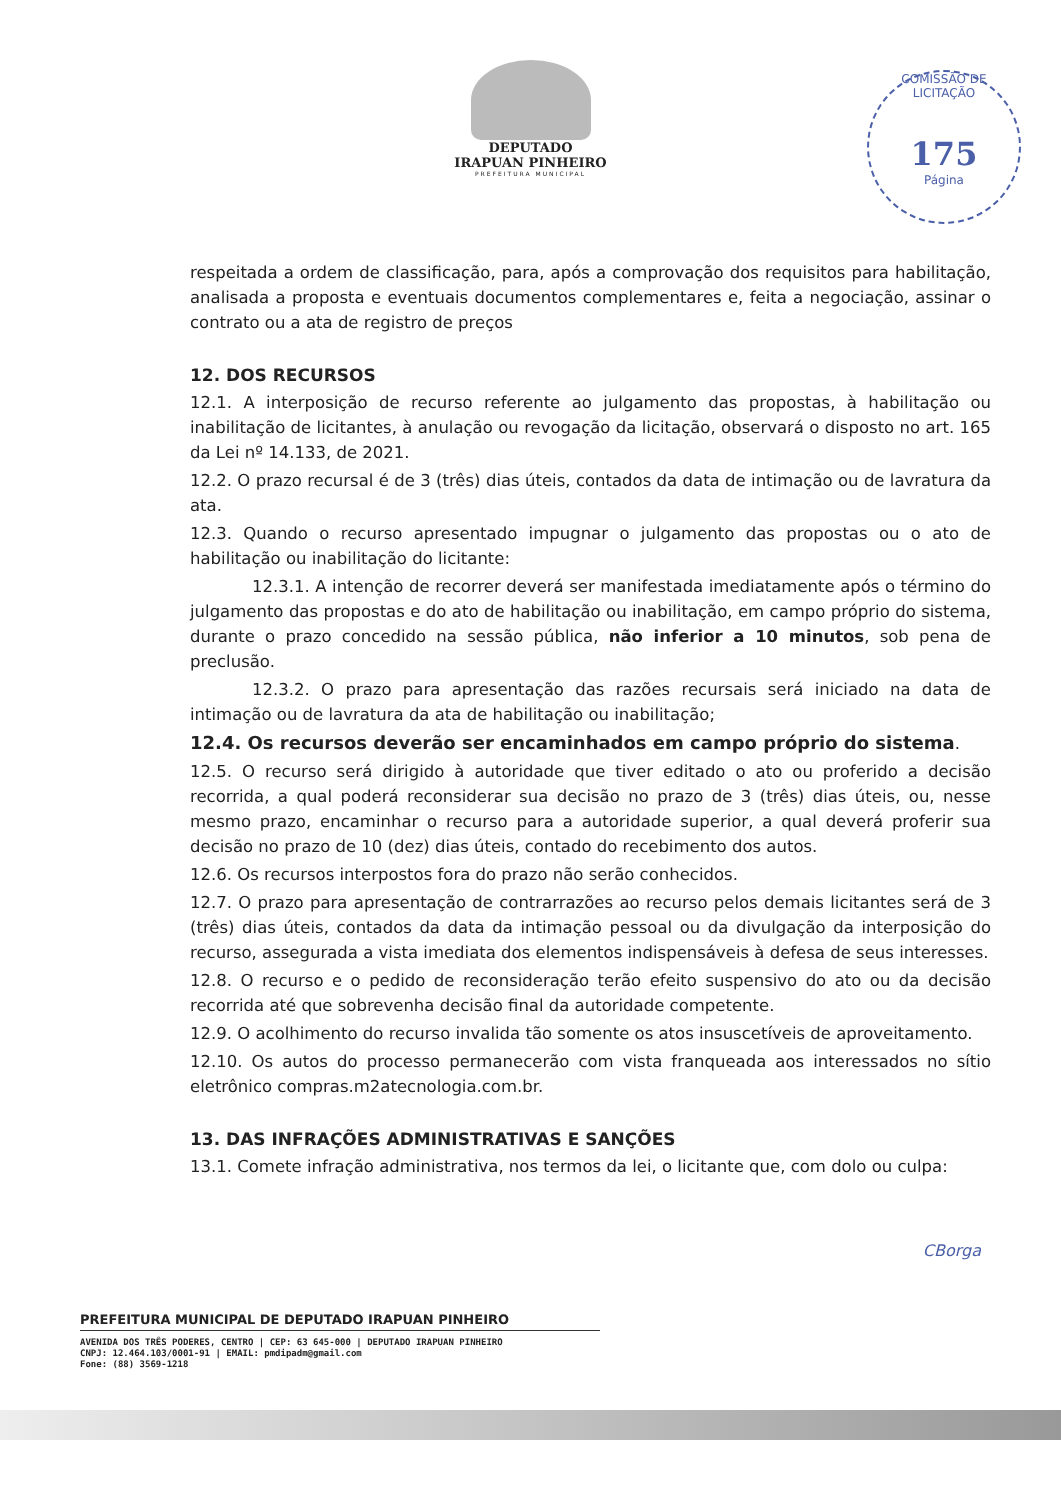DEPUTADO
IRAPUAN PINHEIRO
PREFEITURA MUNICIPAL
COMISSÃO DE LICITAÇÃO
175
Página
respeitada a ordem de classificação, para, após a comprovação dos requisitos para habilitação, analisada a proposta e eventuais documentos complementares e, feita a negociação, assinar o contrato ou a ata de registro de preços
12. DOS RECURSOS
12.1. A interposição de recurso referente ao julgamento das propostas, à habilitação ou inabilitação de licitantes, à anulação ou revogação da licitação, observará o disposto no art. 165 da Lei nº 14.133, de 2021.
12.2. O prazo recursal é de 3 (três) dias úteis, contados da data de intimação ou de lavratura da ata.
12.3. Quando o recurso apresentado impugnar o julgamento das propostas ou o ato de habilitação ou inabilitação do licitante:
12.3.1. A intenção de recorrer deverá ser manifestada imediatamente após o término do julgamento das propostas e do ato de habilitação ou inabilitação, em campo próprio do sistema, durante o prazo concedido na sessão pública, não inferior a 10 minutos, sob pena de preclusão.
12.3.2. O prazo para apresentação das razões recursais será iniciado na data de intimação ou de lavratura da ata de habilitação ou inabilitação;
12.4. Os recursos deverão ser encaminhados em campo próprio do sistema.
12.5. O recurso será dirigido à autoridade que tiver editado o ato ou proferido a decisão recorrida, a qual poderá reconsiderar sua decisão no prazo de 3 (três) dias úteis, ou, nesse mesmo prazo, encaminhar o recurso para a autoridade superior, a qual deverá proferir sua decisão no prazo de 10 (dez) dias úteis, contado do recebimento dos autos.
12.6. Os recursos interpostos fora do prazo não serão conhecidos.
12.7. O prazo para apresentação de contrarrazões ao recurso pelos demais licitantes será de 3 (três) dias úteis, contados da data da intimação pessoal ou da divulgação da interposição do recurso, assegurada a vista imediata dos elementos indispensáveis à defesa de seus interesses.
12.8. O recurso e o pedido de reconsideração terão efeito suspensivo do ato ou da decisão recorrida até que sobrevenha decisão final da autoridade competente.
12.9. O acolhimento do recurso invalida tão somente os atos insuscetíveis de aproveitamento.
12.10. Os autos do processo permanecerão com vista franqueada aos interessados no sítio eletrônico compras.m2atecnologia.com.br.
13. DAS INFRAÇÕES ADMINISTRATIVAS E SANÇÕES
13.1. Comete infração administrativa, nos termos da lei, o licitante que, com dolo ou culpa:
CBorga
PREFEITURA MUNICIPAL DE DEPUTADO IRAPUAN PINHEIRO
AVENIDA DOS TRÊS PODERES, CENTRO | CEP: 63 645-000 | DEPUTADO IRAPUAN PINHEIRO
CNPJ: 12.464.103/0001-91 | EMAIL: pmdipadm@gmail.com
Fone: (88) 3569-1218